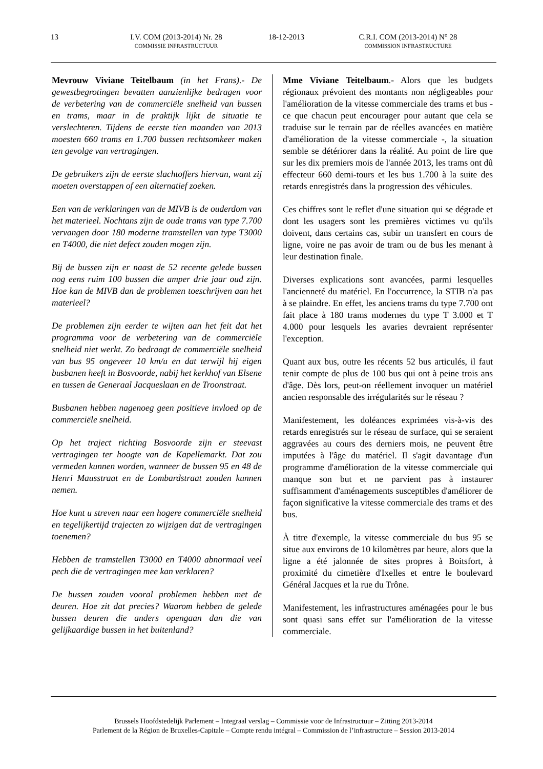13 I.V. COM (2013-2014) Nr. 28
COMMISSIE INFRASTRUCTUUR
18-12-2013 C.R.I. COM (2013-2014) N° 28
COMMISSION INFRASTRUCTURE
Mevrouw Viviane Teitelbaum (in het Frans).- De gewestbegrotingen bevatten aanzienlijke bedragen voor de verbetering van de commerciële snelheid van bussen en trams, maar in de praktijk lijkt de situatie te verslechteren. Tijdens de eerste tien maanden van 2013 moesten 660 trams en 1.700 bussen rechtsomkeer maken ten gevolge van vertragingen.
De gebruikers zijn de eerste slachtoffers hiervan, want zij moeten overstappen of een alternatief zoeken.
Een van de verklaringen van de MIVB is de ouderdom van het materieel. Nochtans zijn de oude trams van type 7.700 vervangen door 180 moderne tramstellen van type T3000 en T4000, die niet defect zouden mogen zijn.
Bij de bussen zijn er naast de 52 recente gelede bussen nog eens ruim 100 bussen die amper drie jaar oud zijn. Hoe kan de MIVB dan de problemen toeschrijven aan het materieel?
De problemen zijn eerder te wijten aan het feit dat het programma voor de verbetering van de commerciële snelheid niet werkt. Zo bedraagt de commerciële snelheid van bus 95 ongeveer 10 km/u en dat terwijl hij eigen busbanen heeft in Bosvoorde, nabij het kerkhof van Elsene en tussen de Generaal Jacqueslaan en de Troonstraat.
Busbanen hebben nagenoeg geen positieve invloed op de commerciële snelheid.
Op het traject richting Bosvoorde zijn er steevast vertragingen ter hoogte van de Kapellemarkt. Dat zou vermeden kunnen worden, wanneer de bussen 95 en 48 de Henri Mausstraat en de Lombardstraat zouden kunnen nemen.
Hoe kunt u streven naar een hogere commerciële snelheid en tegelijkertijd trajecten zo wijzigen dat de vertragingen toenemen?
Hebben de tramstellen T3000 en T4000 abnormaal veel pech die de vertragingen mee kan verklaren?
De bussen zouden vooral problemen hebben met de deuren. Hoe zit dat precies? Waarom hebben de gelede bussen deuren die anders opengaan dan die van gelijkaardige bussen in het buitenland?
Mme Viviane Teitelbaum.- Alors que les budgets régionaux prévoient des montants non négligeables pour l'amélioration de la vitesse commerciale des trams et bus - ce que chacun peut encourager pour autant que cela se traduise sur le terrain par de réelles avancées en matière d'amélioration de la vitesse commerciale -, la situation semble se détériorer dans la réalité. Au point de lire que sur les dix premiers mois de l'année 2013, les trams ont dû effecteur 660 demi-tours et les bus 1.700 à la suite des retards enregistrés dans la progression des véhicules.
Ces chiffres sont le reflet d'une situation qui se dégrade et dont les usagers sont les premières victimes vu qu'ils doivent, dans certains cas, subir un transfert en cours de ligne, voire ne pas avoir de tram ou de bus les menant à leur destination finale.
Diverses explications sont avancées, parmi lesquelles l'ancienneté du matériel. En l'occurrence, la STIB n'a pas à se plaindre. En effet, les anciens trams du type 7.700 ont fait place à 180 trams modernes du type T 3.000 et T 4.000 pour lesquels les avaries devraient représenter l'exception.
Quant aux bus, outre les récents 52 bus articulés, il faut tenir compte de plus de 100 bus qui ont à peine trois ans d'âge. Dès lors, peut-on réellement invoquer un matériel ancien responsable des irrégularités sur le réseau ?
Manifestement, les doléances exprimées vis-à-vis des retards enregistrés sur le réseau de surface, qui se seraient aggravées au cours des derniers mois, ne peuvent être imputées à l'âge du matériel. Il s'agit davantage d'un programme d'amélioration de la vitesse commerciale qui manque son but et ne parvient pas à instaurer suffisamment d'aménagements susceptibles d'améliorer de façon significative la vitesse commerciale des trams et des bus.
À titre d'exemple, la vitesse commerciale du bus 95 se situe aux environs de 10 kilomètres par heure, alors que la ligne a été jalonnée de sites propres à Boitsfort, à proximité du cimetière d'Ixelles et entre le boulevard Général Jacques et la rue du Trône.
Manifestement, les infrastructures aménagées pour le bus sont quasi sans effet sur l'amélioration de la vitesse commerciale.
Brussels Hoofdstedelijk Parlement – Integraal verslag – Commissie voor de Infrastructuur – Zitting 2013-2014
Parlement de la Région de Bruxelles-Capitale – Compte rendu intégral – Commission de l’infrastructure – Session 2013-2014